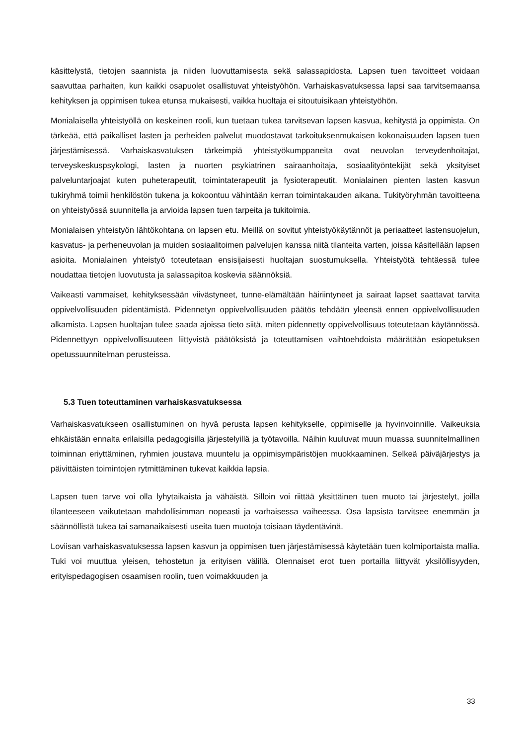käsittelystä, tietojen saannista ja niiden luovuttamisesta sekä salassapidosta. Lapsen tuen tavoitteet voidaan saavuttaa parhaiten, kun kaikki osapuolet osallistuvat yhteistyöhön. Varhaiskasvatuksessa lapsi saa tarvitsemaansa kehityksen ja oppimisen tukea etunsa mukaisesti, vaikka huoltaja ei sitoutuisikaan yhteistyöhön.
Monialaisella yhteistyöllä on keskeinen rooli, kun tuetaan tukea tarvitsevan lapsen kasvua, kehitystä ja oppimista. On tärkeää, että paikalliset lasten ja perheiden palvelut muodostavat tarkoituksenmukaisen kokonaisuuden lapsen tuen järjestämisessä. Varhaiskasvatuksen tärkeimpiä yhteistyökumppaneita ovat neuvolan terveydenhoitajat, terveyskeskuspsykologi, lasten ja nuorten psykiatrinen sairaanhoitaja, sosiaalityöntekijät sekä yksityiset palveluntarjoajat kuten puheterapeutit, toimintaterapeutit ja fysioterapeutit. Monialainen pienten lasten kasvun tukiryhmä toimii henkilöstön tukena ja kokoontuu vähintään kerran toimintakauden aikana. Tukityöryhmän tavoitteena on yhteistyössä suunnitella ja arvioida lapsen tuen tarpeita ja tukitoimia.
Monialaisen yhteistyön lähtökohtana on lapsen etu. Meillä on sovitut yhteistyökäytännöt ja periaatteet lastensuojelun, kasvatus- ja perheneuvolan ja muiden sosiaalitoimen palvelujen kanssa niitä tilanteita varten, joissa käsitellään lapsen asioita. Monialainen yhteistyö toteutetaan ensisijaisesti huoltajan suostumuksella. Yhteistyötä tehtäessä tulee noudattaa tietojen luovutusta ja salassapitoa koskevia säännöksiä.
Vaikeasti vammaiset, kehityksessään viivästyneet, tunne-elämältään häiriintyneet ja sairaat lapset saattavat tarvita oppivelvollisuuden pidentämistä. Pidennetyn oppivelvollisuuden päätös tehdään yleensä ennen oppivelvollisuuden alkamista. Lapsen huoltajan tulee saada ajoissa tieto siitä, miten pidennetty oppivelvollisuus toteutetaan käytännössä. Pidennettyyn oppivelvollisuuteen liittyvistä päätöksistä ja toteuttamisen vaihtoehdoista määrätään esiopetuksen opetussuunnitelman perusteissa.
5.3 Tuen toteuttaminen varhaiskasvatuksessa
Varhaiskasvatukseen osallistuminen on hyvä perusta lapsen kehitykselle, oppimiselle ja hyvinvoinnille. Vaikeuksia ehkäistään ennalta erilaisilla pedagogisilla järjestelyillä ja työtavoilla. Näihin kuuluvat muun muassa suunnitelmallinen toiminnan eriyttäminen, ryhmien joustava muuntelu ja oppimisympäristöjen muokkaaminen. Selkeä päiväjärjestys ja päivittäisten toimintojen rytmittäminen tukevat kaikkia lapsia.
Lapsen tuen tarve voi olla lyhytaikaista ja vähäistä. Silloin voi riittää yksittäinen tuen muoto tai järjestelyt, joilla tilanteeseen vaikutetaan mahdollisimman nopeasti ja varhaisessa vaiheessa. Osa lapsista tarvitsee enemmän ja säännöllistä tukea tai samanaikaisesti useita tuen muotoja toisiaan täydentävinä.
Loviisan varhaiskasvatuksessa lapsen kasvun ja oppimisen tuen järjestämisessä käytetään tuen kolmiportaista mallia. Tuki voi muuttua yleisen, tehostetun ja erityisen välillä. Olennaiset erot tuen portailla liittyvät yksilöllisyyden, erityispedagogisen osaamisen roolin, tuen voimakkuuden ja
33